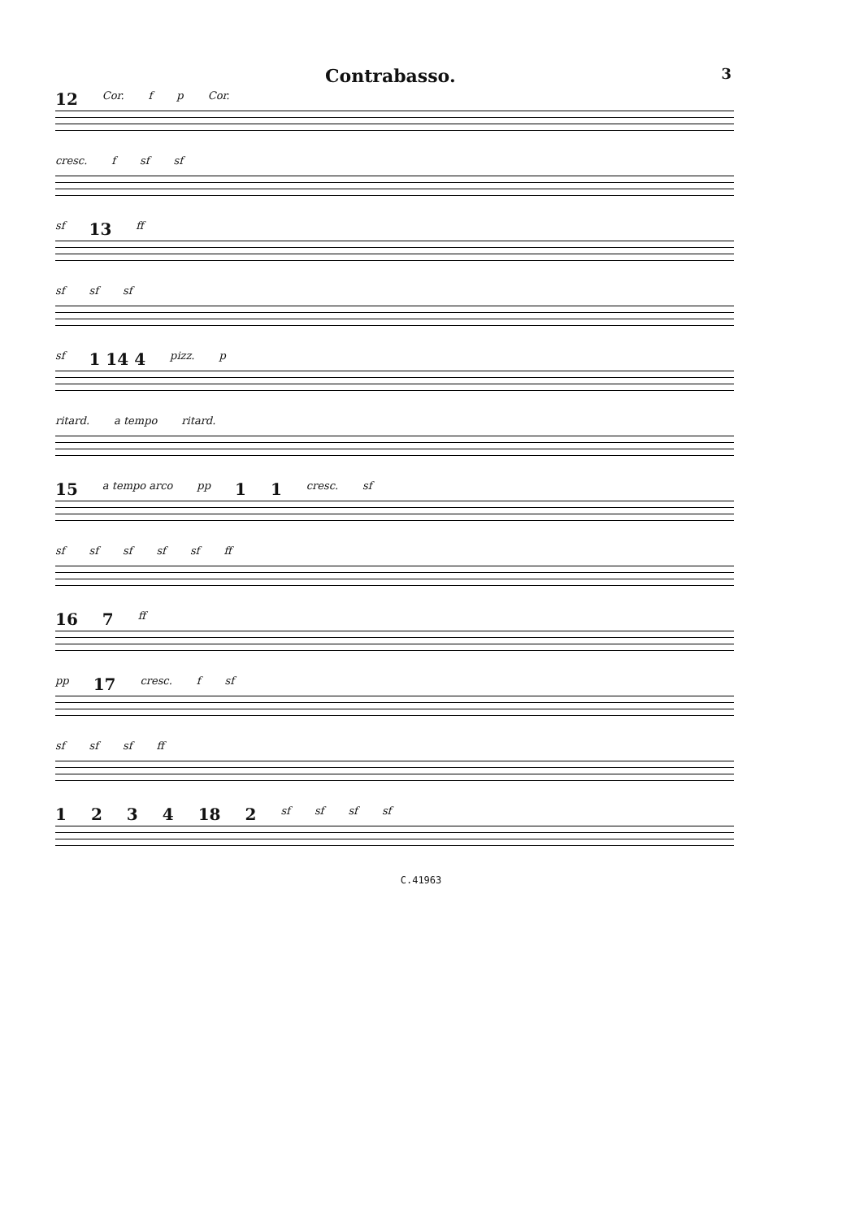Contrabasso. 3
12 Cor. f p Cor.
cresc. f sf sf
sf 13 ff
sf sf sf
sf 1 14 4 pizz. p
ritard. a tempo ritard.
15 a tempo arco pp 11 cresc. sf
sf sf sf sf sf ff
16 7 ff
pp 17 cresc. f sf
sf sf sf ff
1234 18 2 sf sf sf sf
C.41963